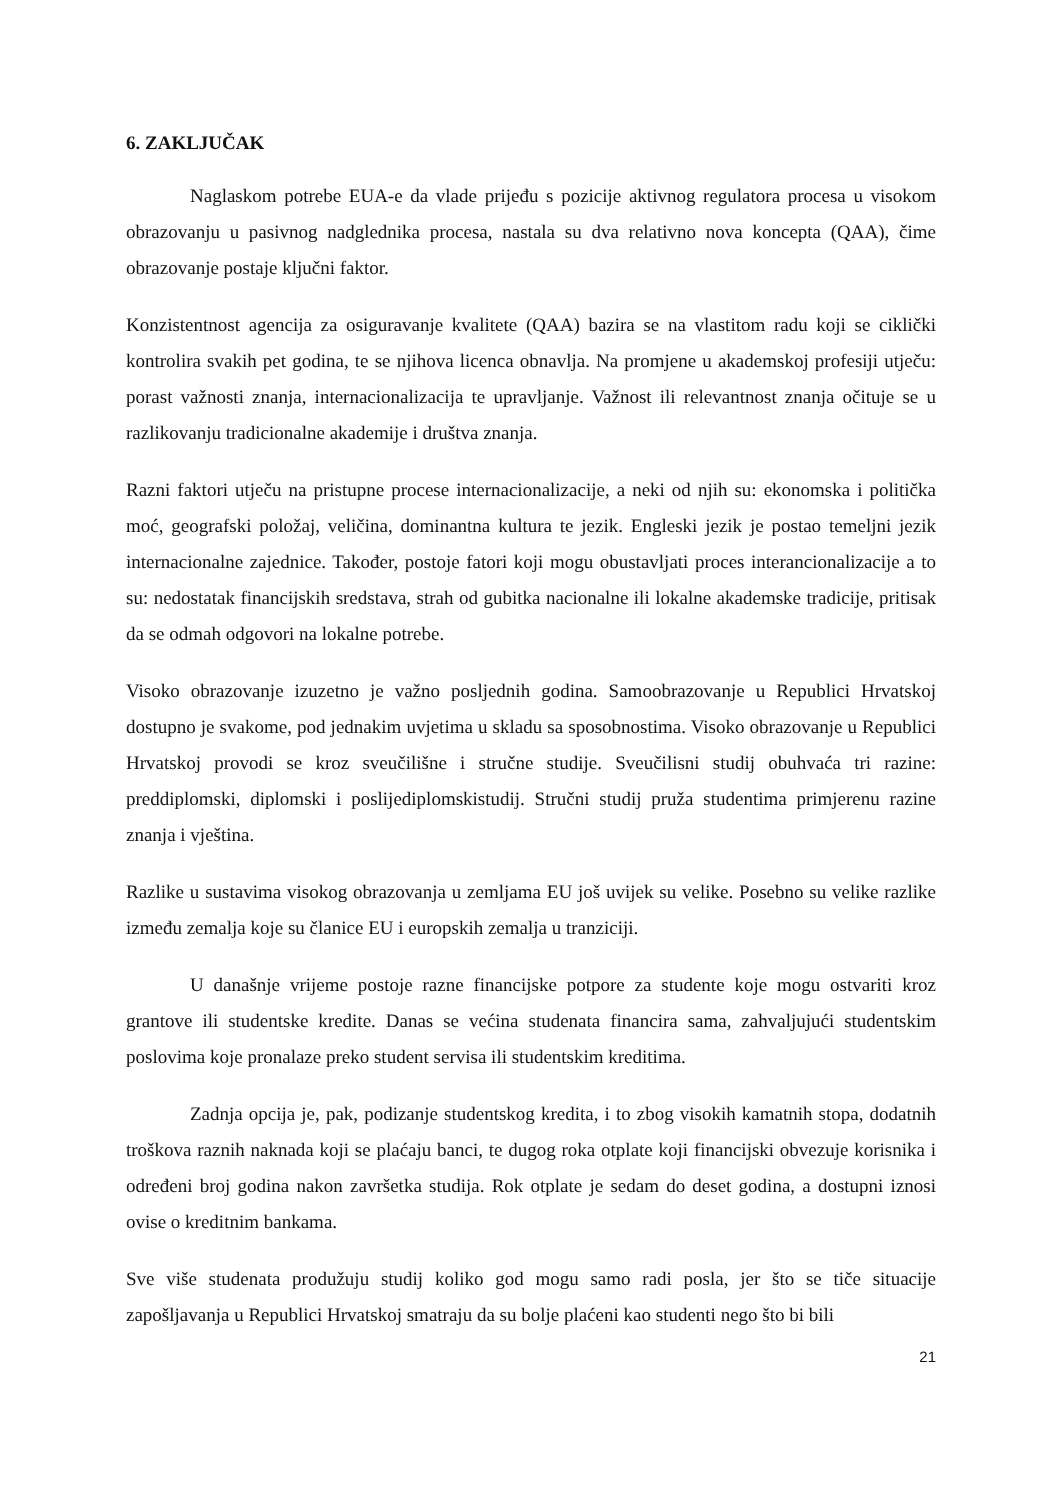6. ZAKLJUČAK
Naglaskom potrebe EUA-e da vlade prijeđu s pozicije aktivnog regulatora procesa u visokom obrazovanju u pasivnog nadglednika procesa, nastala su dva relativno nova koncepta (QAA), čime obrazovanje postaje ključni faktor.
Konzistentnost agencija za osiguravanje kvalitete (QAA) bazira se na vlastitom radu koji se ciklički kontrolira svakih pet godina, te se njihova licenca obnavlja. Na promjene u akademskoj profesiji utječu: porast važnosti znanja, internacionalizacija te upravljanje. Važnost ili relevantnost znanja očituje se u razlikovanju tradicionalne akademije i društva znanja.
Razni faktori utječu na pristupne procese internacionalizacije, a neki od njih su: ekonomska i politička moć, geografski položaj, veličina, dominantna kultura te jezik. Engleski jezik je postao temeljni jezik internacionalne zajednice. Također, postoje fatori koji mogu obustavljati proces interancionalizacije a to su: nedostatak financijskih sredstava, strah od gubitka nacionalne ili lokalne akademske tradicije, pritisak da se odmah odgovori na lokalne potrebe.
Visoko obrazovanje izuzetno je važno posljednih godina. Samoobrazovanje u Republici Hrvatskoj dostupno je svakome, pod jednakim uvjetima u skladu sa sposobnostima. Visoko obrazovanje u Republici Hrvatskoj provodi se kroz sveučilišne i stručne studije. Sveučilisni studij obuhvaća tri razine: preddiplomski, diplomski i poslijediplomskistudij. Stručni studij pruža studentima primjerenu razine znanja i vještina.
Razlike u sustavima visokog obrazovanja u zemljama EU još uvijek su velike. Posebno su velike razlike između zemalja koje su članice EU i europskih zemalja u tranziciji.
U današnje vrijeme postoje razne financijske potpore za studente koje mogu ostvariti kroz grantove ili studentske kredite. Danas se većina studenata financira sama, zahvaljujući studentskim poslovima koje pronalaze preko student servisa ili studentskim kreditima.
Zadnja opcija je, pak, podizanje studentskog kredita, i to zbog visokih kamatnih stopa, dodatnih troškova raznih naknada koji se plaćaju banci, te dugog roka otplate koji financijski obvezuje korisnika i određeni broj godina nakon završetka studija. Rok otplate je sedam do deset godina, a dostupni iznosi ovise o kreditnim bankama.
Sve više studenata produžuju studij koliko god mogu samo radi posla, jer što se tiče situacije zapošljavanja u Republici Hrvatskoj smatraju da su bolje plaćeni kao studenti nego što bi bili
21